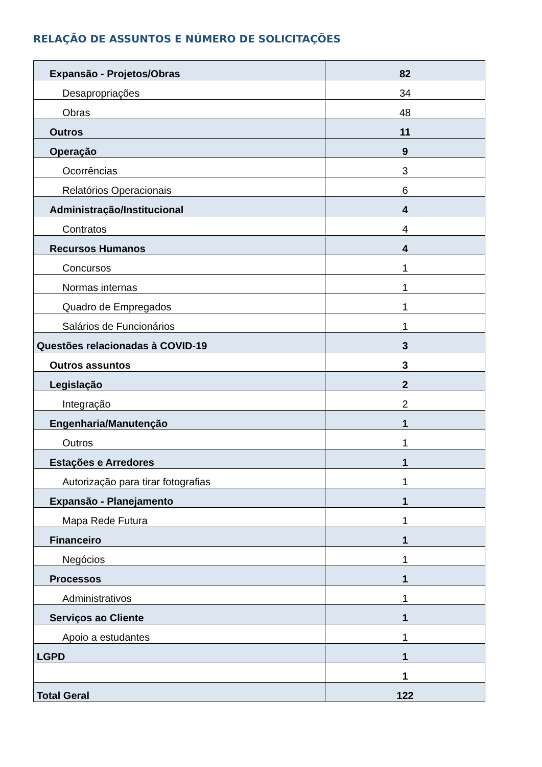RELAÇÃO DE ASSUNTOS E NÚMERO DE SOLICITAÇÕES
| Expansão - Projetos/Obras | 82 |
| Desapropriações | 34 |
| Obras | 48 |
| Outros | 11 |
| Operação | 9 |
| Ocorrências | 3 |
| Relatórios Operacionais | 6 |
| Administração/Institucional | 4 |
| Contratos | 4 |
| Recursos Humanos | 4 |
| Concursos | 1 |
| Normas internas | 1 |
| Quadro de Empregados | 1 |
| Salários de Funcionários | 1 |
| Questões relacionadas à COVID-19 | 3 |
| Outros assuntos | 3 |
| Legislação | 2 |
| Integração | 2 |
| Engenharia/Manutenção | 1 |
| Outros | 1 |
| Estações e Arredores | 1 |
| Autorização para tirar fotografias | 1 |
| Expansão - Planejamento | 1 |
| Mapa Rede Futura | 1 |
| Financeiro | 1 |
| Negócios | 1 |
| Processos | 1 |
| Administrativos | 1 |
| Serviços ao Cliente | 1 |
| Apoio a estudantes | 1 |
| LGPD | 1 |
| | 1 |
| Total Geral | 122 |